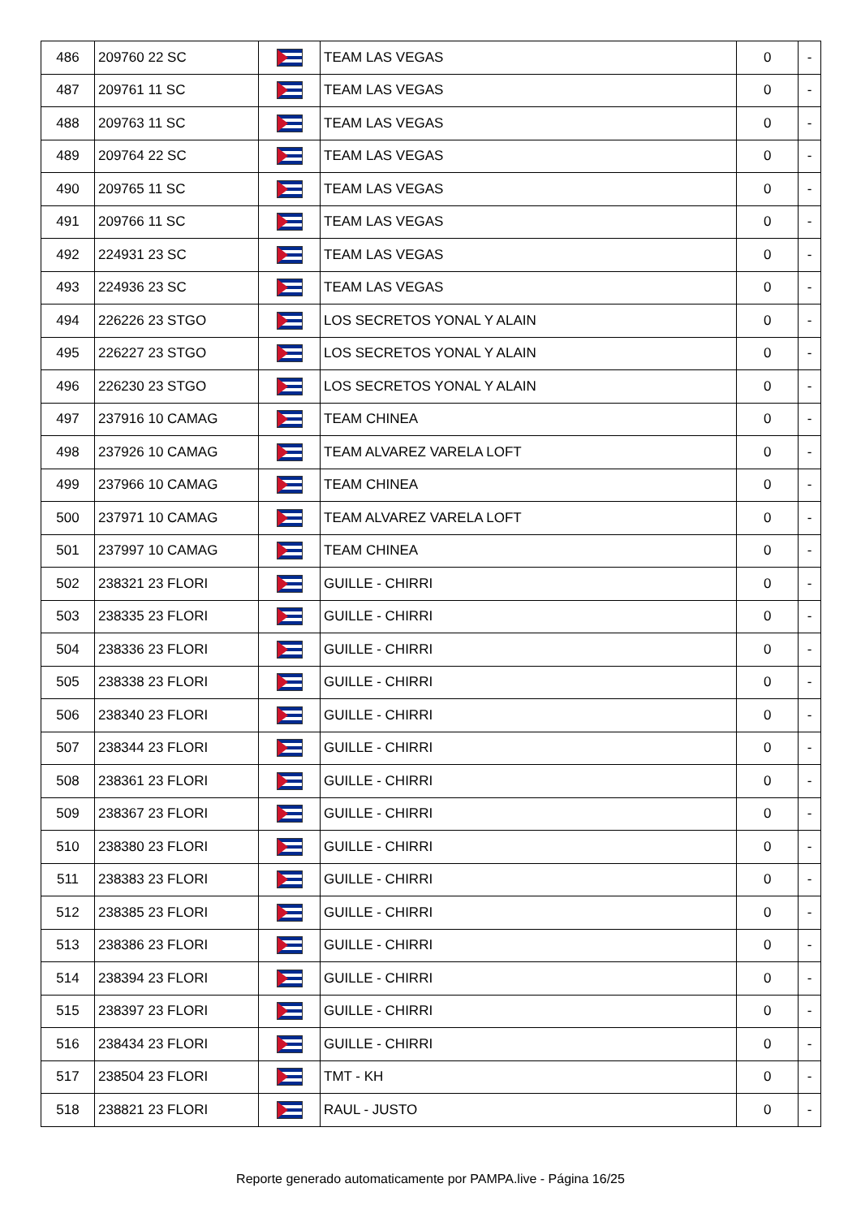| 486 | 209760 22 SC | | TEAM LAS VEGAS | 0 | - |
| 487 | 209761 11 SC | | TEAM LAS VEGAS | 0 | - |
| 488 | 209763 11 SC | | TEAM LAS VEGAS | 0 | - |
| 489 | 209764 22 SC | | TEAM LAS VEGAS | 0 | - |
| 490 | 209765 11 SC | | TEAM LAS VEGAS | 0 | - |
| 491 | 209766 11 SC | | TEAM LAS VEGAS | 0 | - |
| 492 | 224931 23 SC | | TEAM LAS VEGAS | 0 | - |
| 493 | 224936 23 SC | | TEAM LAS VEGAS | 0 | - |
| 494 | 226226 23 STGO | | LOS SECRETOS YONAL Y ALAIN | 0 | - |
| 495 | 226227 23 STGO | | LOS SECRETOS YONAL Y ALAIN | 0 | - |
| 496 | 226230 23 STGO | | LOS SECRETOS YONAL Y ALAIN | 0 | - |
| 497 | 237916 10 CAMAG | | TEAM CHINEA | 0 | - |
| 498 | 237926 10 CAMAG | | TEAM ALVAREZ VARELA LOFT | 0 | - |
| 499 | 237966 10 CAMAG | | TEAM CHINEA | 0 | - |
| 500 | 237971 10 CAMAG | | TEAM ALVAREZ VARELA LOFT | 0 | - |
| 501 | 237997 10 CAMAG | | TEAM CHINEA | 0 | - |
| 502 | 238321 23 FLORI | | GUILLE - CHIRRI | 0 | - |
| 503 | 238335 23 FLORI | | GUILLE - CHIRRI | 0 | - |
| 504 | 238336 23 FLORI | | GUILLE - CHIRRI | 0 | - |
| 505 | 238338 23 FLORI | | GUILLE - CHIRRI | 0 | - |
| 506 | 238340 23 FLORI | | GUILLE - CHIRRI | 0 | - |
| 507 | 238344 23 FLORI | | GUILLE - CHIRRI | 0 | - |
| 508 | 238361 23 FLORI | | GUILLE - CHIRRI | 0 | - |
| 509 | 238367 23 FLORI | | GUILLE - CHIRRI | 0 | - |
| 510 | 238380 23 FLORI | | GUILLE - CHIRRI | 0 | - |
| 511 | 238383 23 FLORI | | GUILLE - CHIRRI | 0 | - |
| 512 | 238385 23 FLORI | | GUILLE - CHIRRI | 0 | - |
| 513 | 238386 23 FLORI | | GUILLE - CHIRRI | 0 | - |
| 514 | 238394 23 FLORI | | GUILLE - CHIRRI | 0 | - |
| 515 | 238397 23 FLORI | | GUILLE - CHIRRI | 0 | - |
| 516 | 238434 23 FLORI | | GUILLE - CHIRRI | 0 | - |
| 517 | 238504 23 FLORI | | TMT - KH | 0 | - |
| 518 | 238821 23 FLORI | | RAUL - JUSTO | 0 | - |
Reporte generado automaticamente por PAMPA.live - Página 16/25